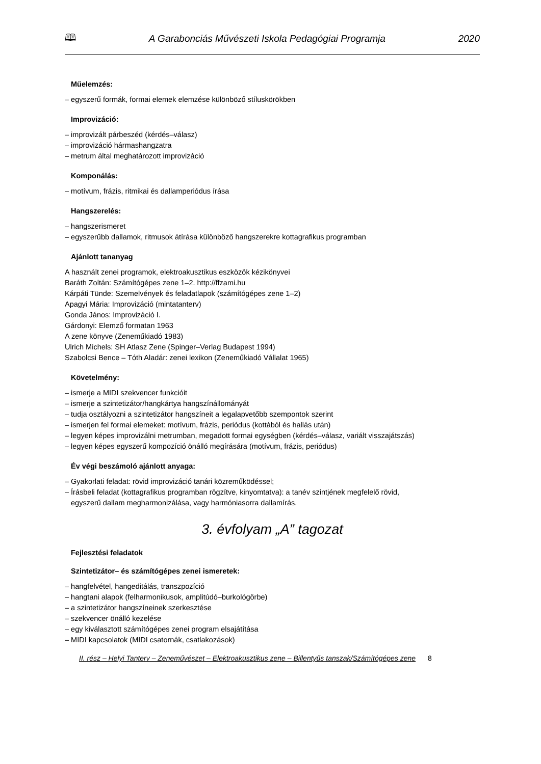🕮 A Garabonciás Művészeti Iskola Pedagógiai Programja 2020
Műelemzés:
– egyszerű formák, formai elemek elemzése különböző stíluskörökben
Improvizáció:
– improvizált párbeszéd (kérdés–válasz)
– improvizáció hármashangzatra
– metrum által meghatározott improvizáció
Komponálás:
– motívum, frázis, ritmikai és dallamperiódus írása
Hangszerelés:
– hangszerismeret
– egyszerűbb dallamok, ritmusok átírása különböző hangszerekre kottagrafikus programban
Ajánlott tananyag
A használt zenei programok, elektroakusztikus eszközök kézikönyvei
Baráth Zoltán: Számítógépes zene 1–2. http://ffzami.hu
Kárpáti Tünde: Szemelvények és feladatlapok (számítógépes zene 1–2)
Apagyi Mária: Improvizáció (mintatanterv)
Gonda János: Improvizáció I.
Gárdonyi: Elemző formatan 1963
A zene könyve (Zeneműkiadó 1983)
Ulrich Michels: SH Atlasz Zene (Spinger–Verlag Budapest 1994)
Szabolcsi Bence – Tóth Aladár: zenei lexikon (Zeneműkiadó Vállalat 1965)
Követelmény:
– ismerje a MIDI szekvencer funkcióit
– ismerje a szintetizátor/hangkártya hangszínállományát
– tudja osztályozni a szintetizátor hangszíneit a legalapvetőbb szempontok szerint
– ismerjen fel formai elemeket: motívum, frázis, periódus (kottából és hallás után)
– legyen képes improvizálni metrumban, megadott formai egységben (kérdés–válasz, variált visszajátszás)
– legyen képes egyszerű kompozíció önálló megírására (motívum, frázis, periódus)
Év végi beszámoló ajánlott anyaga:
– Gyakorlati feladat: rövid improvizáció tanári közreműködéssel;
– Írásbeli feladat (kottagrafikus programban rögzítve, kinyomtatva): a tanév szintjének megfelelő rövid,
egyszerű dallam megharmonizálása, vagy harmóniasorra dallamírás.
3. évfolyam „A” tagozat
Fejlesztési feladatok
Szintetizátor– és számítógépes zenei ismeretek:
– hangfelvétel, hangeditálás, transzpozíció
– hangtani alapok (felharmonikusok, amplitúdó–burkológörbe)
– a szintetizátor hangszíneinek szerkesztése
– szekvencer önálló kezelése
– egy kiválasztott számítógépes zenei program elsajátítása
– MIDI kapcsolatok (MIDI csatornák, csatlakozások)
II. rész – Helyi Tanterv – Zeneművészet – Elektroakusztikus zene – Billentyűs tanszak/Számítógépes zene 8